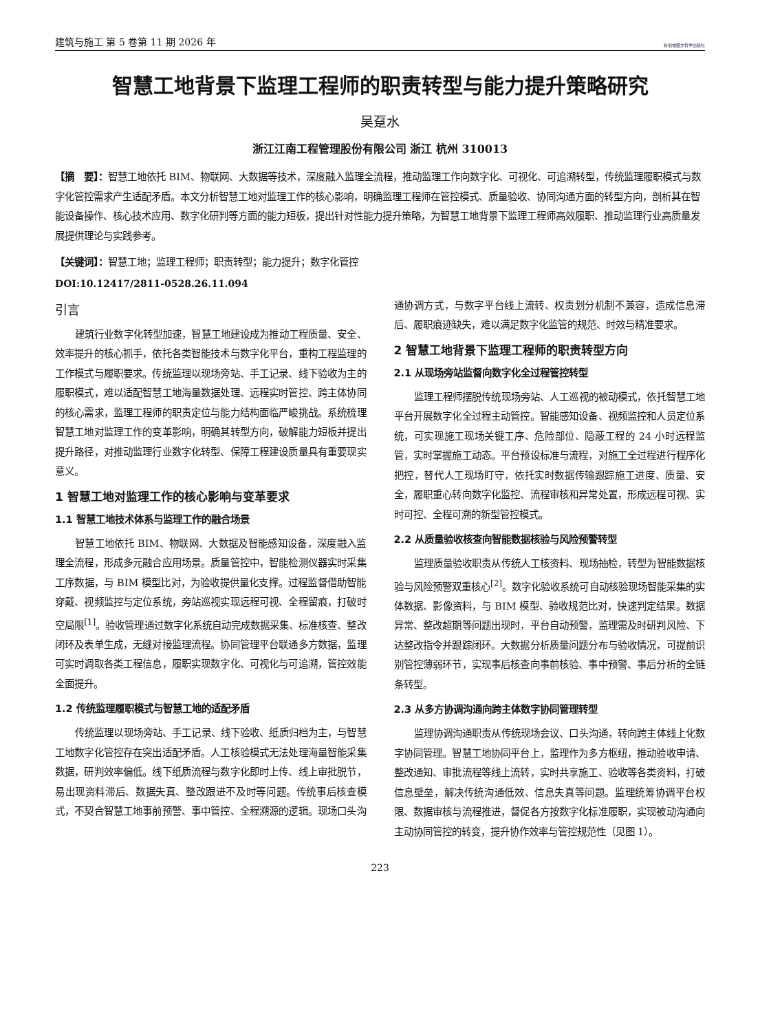建筑与施工 第 5 卷第 11 期 2026 年 新加坡图文科学出版社
智慧工地背景下监理工程师的职责转型与能力提升策略研究
吴趸水
浙江江南工程管理股份有限公司 浙江 杭州 310013
【摘　要】：智慧工地依托 BIM、物联网、大数据等技术，深度融入监理全流程，推动监理工作向数字化、可视化、可追溯转型，传统监理履职模式与数字化管控需求产生适配矛盾。本文分析智慧工地对监理工作的核心影响，明确监理工程师在管控模式、质量验收、协同沟通方面的转型方向，剖析其在智能设备操作、核心技术应用、数字化研判等方面的能力短板，提出针对性能力提升策略，为智慧工地背景下监理工程师高效履职、推动监理行业高质量发展提供理论与实践参考。
【关键词】：智慧工地；监理工程师；职责转型；能力提升；数字化管控
DOI:10.12417/2811-0528.26.11.094
引言
建筑行业数字化转型加速，智慧工地建设成为推动工程质量、安全、效率提升的核心抓手，依托各类智能技术与数字化平台，重构工程监理的工作模式与履职要求。传统监理以现场旁站、手工记录、线下验收为主的履职模式，难以适配智慧工地海量数据处理、远程实时管控、跨主体协同的核心需求，监理工程师的职责定位与能力结构面临严峻挑战。系统梳理智慧工地对监理工作的变革影响，明确其转型方向，破解能力短板并提出提升路径，对推动监理行业数字化转型、保障工程建设质量具有重要现实意义。
1 智慧工地对监理工作的核心影响与变革要求
1.1 智慧工地技术体系与监理工作的融合场景
智慧工地依托 BIM、物联网、大数据及智能感知设备，深度融入监理全流程，形成多元融合应用场景。质量管控中，智能检测仪器实时采集工序数据，与 BIM 模型比对，为验收提供量化支撑。过程监督借助智能穿戴、视频监控与定位系统，旁站巡视实现远程可视、全程留痕，打破时空局限<sup>[1]</sup>。验收管理通过数字化系统自动完成数据采集、标准核查、整改闭环及表单生成，无缝对接监理流程。协同管理平台联通多方数据，监理可实时调取各类工程信息，履职实现数字化、可视化与可追溯，管控效能全面提升。
1.2 传统监理履职模式与智慧工地的适配矛盾
传统监理以现场旁站、手工记录、线下验收、纸质归档为主，与智慧工地数字化管控存在突出适配矛盾。人工核验模式无法处理海量智能采集数据，研判效率偏低。线下纸质流程与数字化即时上传、线上审批脱节，易出现资料滞后、数据失真、整改跟进不及时等问题。传统事后核查模式，不契合智慧工地事前预警、事中管控、全程溯源的逻辑。现场口头沟通协调方式，与数字平台线上流转、权责划分机制不兼容，造成信息滞后、履职痕迹缺失，难以满足数字化监管的规范、时效与精准要求。
2 智慧工地背景下监理工程师的职责转型方向
2.1 从现场旁站监督向数字化全过程管控转型
监理工程师摆脱传统现场旁站、人工巡视的被动模式，依托智慧工地平台开展数字化全过程主动管控。智能感知设备、视频监控和人员定位系统，可实现施工现场关键工序、危险部位、隐蔽工程的 24 小时远程监管，实时掌握施工动态。平台预设标准与流程，对施工全过程进行程序化把控，替代人工现场盯守，依托实时数据传输跟踪施工进度、质量、安全，履职重心转向数字化监控、流程审核和异常处置，形成远程可视、实时可控、全程可溯的新型管控模式。
2.2 从质量验收核查向智能数据核验与风险预警转型
监理质量验收职责从传统人工核资料、现场抽检，转型为智能数据核验与风险预警双重核心<sup>[2]</sup>。数字化验收系统可自动核验现场智能采集的实体数据、影像资料，与 BIM 模型、验收规范比对，快速判定结果。数据异常、整改超期等问题出现时，平台自动预警，监理需及时研判风险、下达整改指令并跟踪闭环。大数据分析质量问题分布与验收情况，可提前识别管控薄弱环节，实现事后核查向事前核验、事中预警、事后分析的全链条转型。
2.3 从多方协调沟通向跨主体数字协同管理转型
监理协调沟通职责从传统现场会议、口头沟通，转向跨主体线上化数字协同管理。智慧工地协同平台上，监理作为多方枢纽，推动验收申请、整改通知、审批流程等线上流转，实时共享施工、验收等各类资料，打破信息壁垒，解决传统沟通低效、信息失真等问题。监理统筹协调平台权限、数据审核与流程推进，督促各方按数字化标准履职，实现被动沟通向主动协同管控的转变，提升协作效率与管控规范性（见图 1）。
223